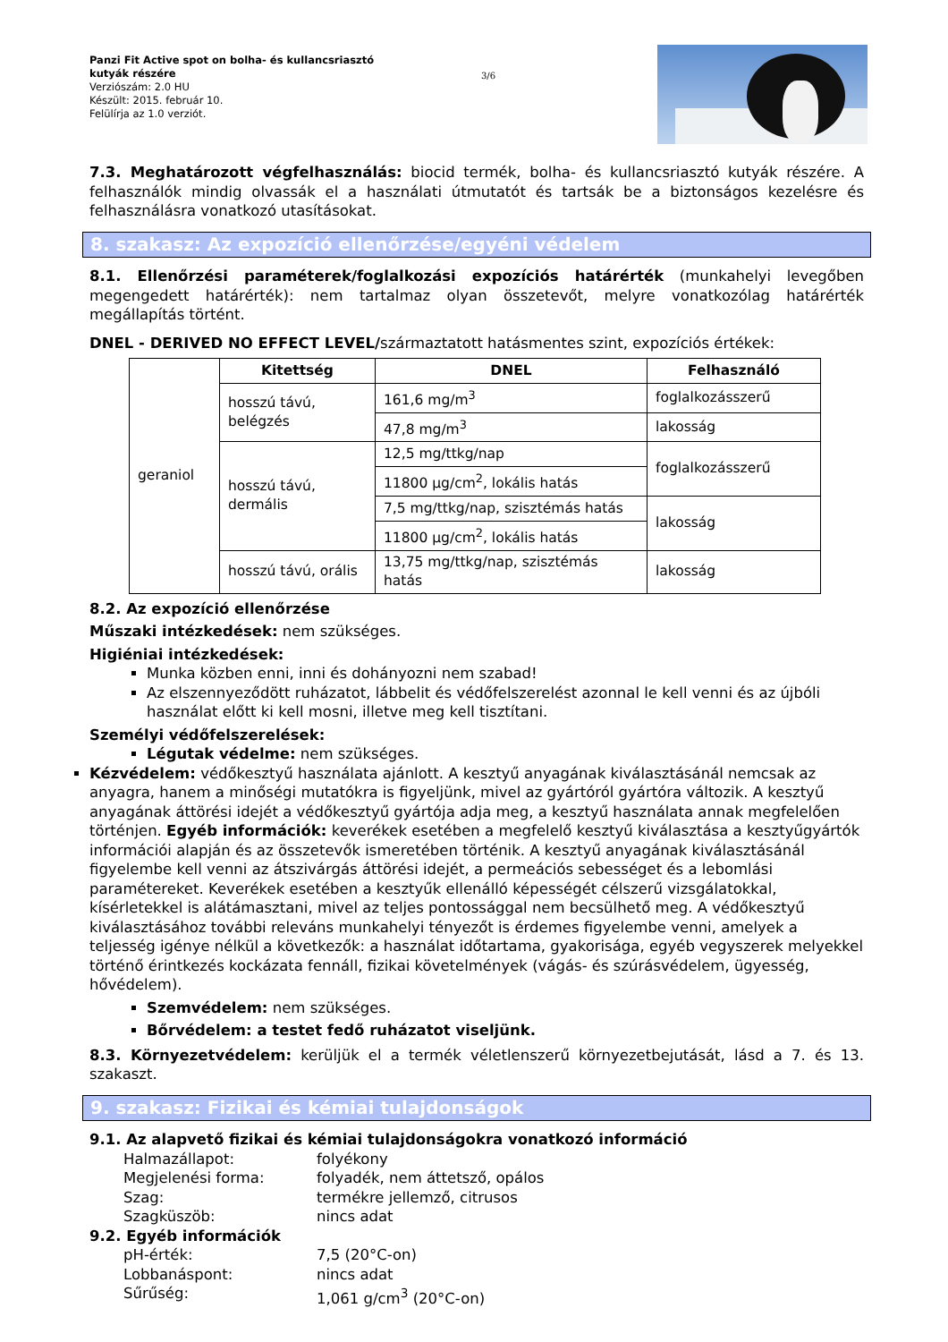Panzi Fit Active spot on bolha- és kullancsriasztó kutyák részére
Verziószám: 2.0 HU
Készült: 2015. február 10.
Felülírja az 1.0 verziót.
3/6
7.3. Meghatározott végfelhasználás: biocid termék, bolha- és kullancsriasztó kutyák részére. A felhasználók mindig olvassák el a használati útmutatót és tartsák be a biztonságos kezelésre és felhasználásra vonatkozó utasításokat.
8. szakasz: Az expozíció ellenőrzése/egyéni védelem
8.1. Ellenőrzési paraméterek/foglalkozási expozíciós határérték (munkahelyi levegőben megengedett határérték): nem tartalmaz olyan összetevőt, melyre vonatkozólag határérték megállapítás történt.
DNEL - DERIVED NO EFFECT LEVEL/származtatott hatásmentes szint, expozíciós értékek:
| geraniol | Kitettség | DNEL | Felhasználó |
| | hosszú távú, belégzés | 161,6 mg/m<sup>3</sup> | foglalkozásszerű |
| | | 47,8 mg/m<sup>3</sup> | lakosság |
| | hosszú távú, dermális | 12,5 mg/ttkg/nap | foglalkozásszerű |
| | | 11800 µg/cm<sup>2</sup>, lokális hatás | |
| | | 7,5 mg/ttkg/nap, szisztémás hatás | lakosság |
| | | 11800 µg/cm<sup>2</sup>, lokális hatás | |
| | hosszú távú, orális | 13,75 mg/ttkg/nap, szisztémás hatás | lakosság |
8.2. Az expozíció ellenőrzése
Műszaki intézkedések: nem szükséges.
Higiéniai intézkedések:
Munka közben enni, inni és dohányozni nem szabad!
Az elszennyeződött ruházatot, lábbelit és védőfelszerelést azonnal le kell venni és az újbóli használat előtt ki kell mosni, illetve meg kell tisztítani.
Személyi védőfelszerelések:
Légutak védelme: nem szükséges.
Kézvédelem: védőkesztyű használata ajánlott. A kesztyű anyagának kiválasztásánál nemcsak az anyagra, hanem a minőségi mutatókra is figyeljünk, mivel az gyártóról gyártóra változik. A kesztyű anyagának áttörési idejét a védőkesztyű gyártója adja meg, a kesztyű használata annak megfelelően történjen. Egyéb információk: keverékek esetében a megfelelő kesztyű kiválasztása a kesztyűgyártók információi alapján és az összetevők ismeretében történik. A kesztyű anyagának kiválasztásánál figyelembe kell venni az átszivárgás áttörési idejét, a permeációs sebességet és a lebomlási paramétereket. Keverékek esetében a kesztyűk ellenálló képességét célszerű vizsgálatokkal, kísérletekkel is alátámasztani, mivel az teljes pontossággal nem becsülhető meg. A védőkesztyű kiválasztásához további releváns munkahelyi tényezőt is érdemes figyelembe venni, amelyek a teljesség igénye nélkül a következők: a használat időtartama, gyakorisága, egyéb vegyszerek melyekkel történő érintkezés kockázata fennáll, fizikai követelmények (vágás- és szúrásvédelem, ügyesség, hővédelem).
Szemvédelem: nem szükséges.
Bőrvédelem: a testet fedő ruházatot viseljünk.
8.3. Környezetvédelem: kerüljük el a termék véletlenszerű környezetbejutását, lásd a 7. és 13. szakaszt.
9. szakasz: Fizikai és kémiai tulajdonságok
9.1. Az alapvető fizikai és kémiai tulajdonságokra vonatkozó információ
Halmazállapot: folyékony
Megjelenési forma: folyadék, nem áttetsző, opálos
Szag: termékre jellemző, citrusos
Szagküszöb: nincs adat
9.2. Egyéb információk
pH-érték: 7,5 (20°C-on)
Lobbanáspont: nincs adat
Sűrűség: 1,061 g/cm<sup>3</sup> (20°C-on)